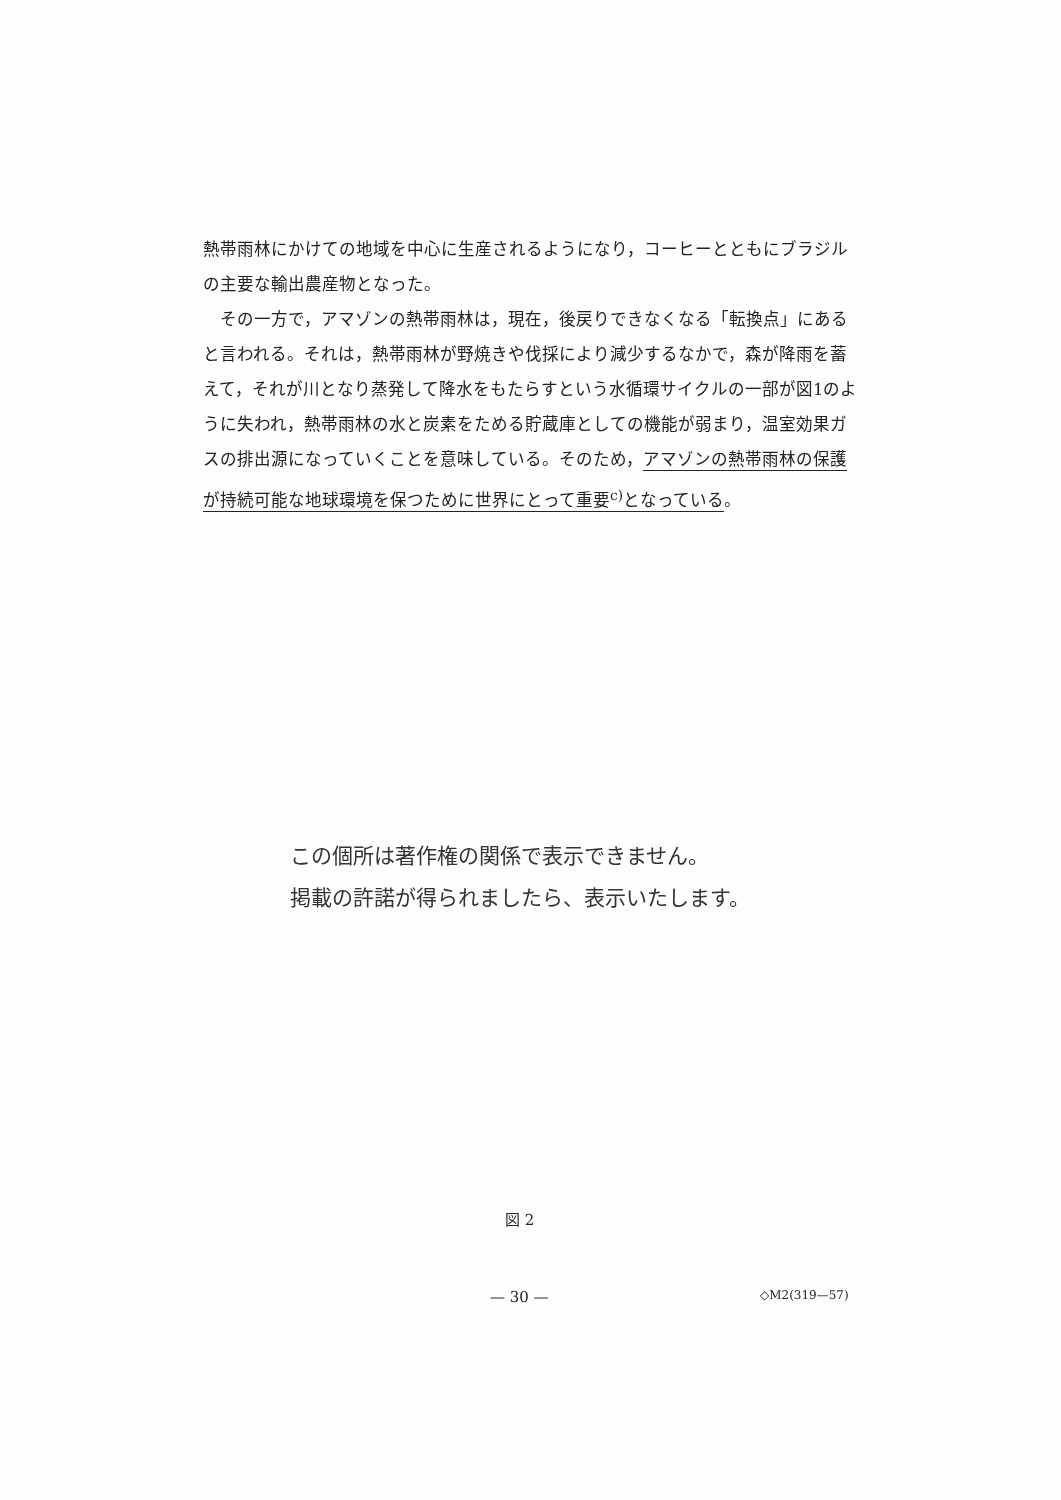熱帯雨林にかけての地域を中心に生産されるようになり，コーヒーとともにブラジルの主要な輸出農産物となった。
　その一方で，アマゾンの熱帯雨林は，現在，後戻りできなくなる「転換点」にあると言われる。それは，熱帯雨林が野焼きや伐採により減少するなかで，森が降雨を蓄えて，それが川となり蒸発して降水をもたらすという水循環サイクルの一部が図1のように失われ，熱帯雨林の水と炭素をためる貯蔵庫としての機能が弱まり，温室効果ガスの排出源になっていくことを意味している。そのため，アマゾンの熱帯雨林の保護が持続可能な地球環境を保つために世界にとって重要<sup>c)</sup>となっている。
この個所は著作権の関係で表示できません。
掲載の許諾が得られましたら、表示いたします。
図 2
— 30 — ◇M2(319—57)